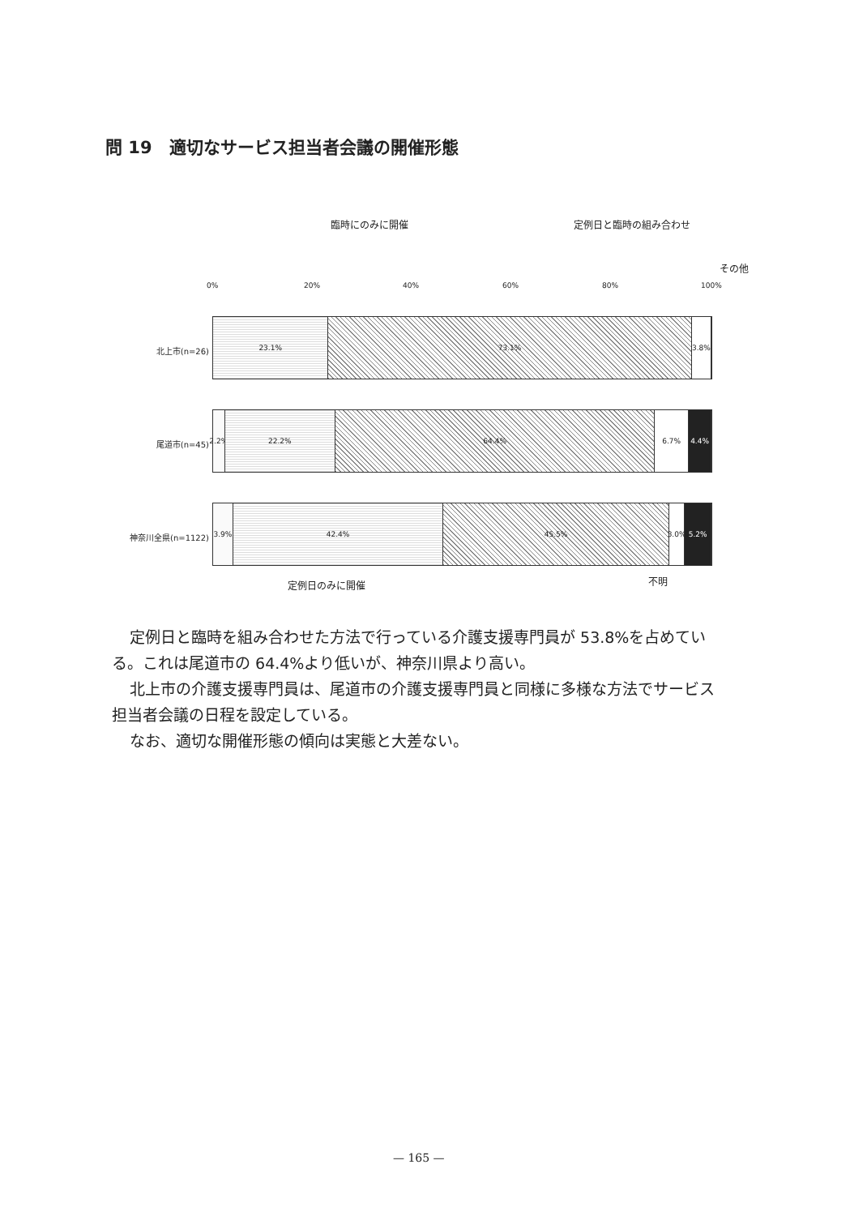問 19　適切なサービス担当者会議の開催形態
臨時にのみに開催 定例日と臨時の組み合わせ
その他
0% 20% 40% 60% 80% 100%
北上市(n=26)
23.1% 73.1% 3.8%
尾道市(n=45)
2.2% 22.2% 64.4% 6.7% 4.4%
神奈川全県(n=1122)
3.9% 42.4% 45.5% 3.0% 5.2%
定例日のみに開催 不明
定例日と臨時を組み合わせた方法で行っている介護支援専門員が 53.8%を占めている。これは尾道市の 64.4%より低いが、神奈川県より高い。
北上市の介護支援専門員は、尾道市の介護支援専門員と同様に多様な方法でサービス担当者会議の日程を設定している。
なお、適切な開催形態の傾向は実態と大差ない。
— 165 —